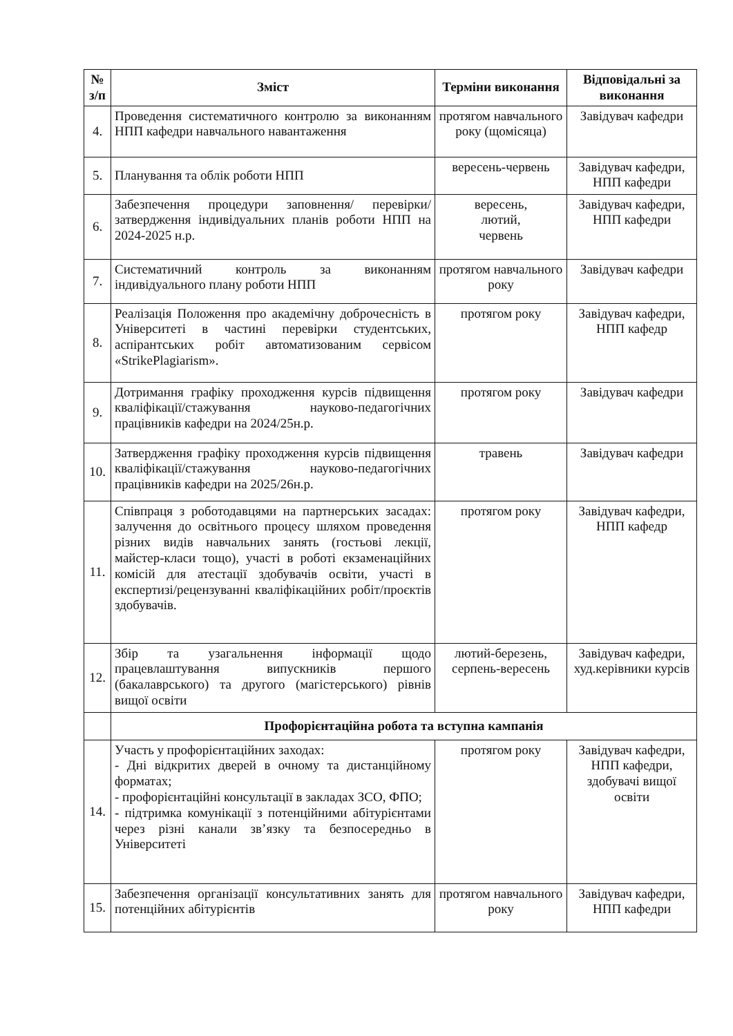| № з/п | Зміст | Терміни виконання | Відповідальні за виконання |
| --- | --- | --- | --- |
| 4. | Проведення систематичного контролю за виконанням НПП кафедри навчального навантаження | протягом навчального року (щомісяца) | Завідувач кафедри |
| 5. | Планування та облік роботи НПП | вересень-червень | Завідувач кафедри, НПП кафедри |
| 6. | Забезпечення процедури заповнення/ перевірки/затвердження індивідуальних планів роботи НПП на 2024-2025 н.р. | вересень, лютий, червень | Завідувач кафедри, НПП кафедри |
| 7. | Систематичний контроль за виконанням індивідуального плану роботи НПП | протягом навчального року | Завідувач кафедри |
| 8. | Реалізація Положення про академічну доброчесність в Університеті в частині перевірки студентських, аспірантських робіт автоматизованим сервісом «StrikePlagiarism». | протягом року | Завідувач кафедри, НПП кафедр |
| 9. | Дотримання графіку проходження курсів підвищення кваліфікації/стажування науково-педагогічних працівників кафедри на 2024/25н.р. | протягом року | Завідувач кафедри |
| 10. | Затвердження графіку проходження курсів підвищення кваліфікації/стажування науково-педагогічних працівників кафедри на 2025/26н.р. | травень | Завідувач кафедри |
| 11. | Співпраця з роботодавцями на партнерських засадах: залучення до освітнього процесу шляхом проведення різних видів навчальних занять (гостьові лекції, майстер-класи тощо), участі в роботі екзаменаційних комісій для атестації здобувачів освіти, участі в експертизі/рецензуванні кваліфікаційних робіт/проєктів здобувачів. | протягом року | Завідувач кафедри, НПП кафедр |
| 12. | Збір та узагальнення інформації щодо працевлаштування випускників першого (бакалаврського) та другого (магістерського) рівнів вищої освіти | лютий-березень, серпень-вересень | Завідувач кафедри, худ.керівники курсів |
| | Профорієнтаційна робота та вступна кампанія | | |
| 14. | Участь у профорієнтаційних заходах: - Дні відкритих дверей в очному та дистанційному форматах; - профорієнтаційні консультації в закладах ЗСО, ФПО; - підтримка комунікації з потенційними абітурієнтами через різні канали зв’язку та безпосередньо в Університеті | протягом року | Завідувач кафедри, НПП кафедри, здобувачі вищої освіти |
| 15. | Забезпечення організації консультативних занять для потенційних абітурієнтів | протягом навчального року | Завідувач кафедри, НПП кафедри |